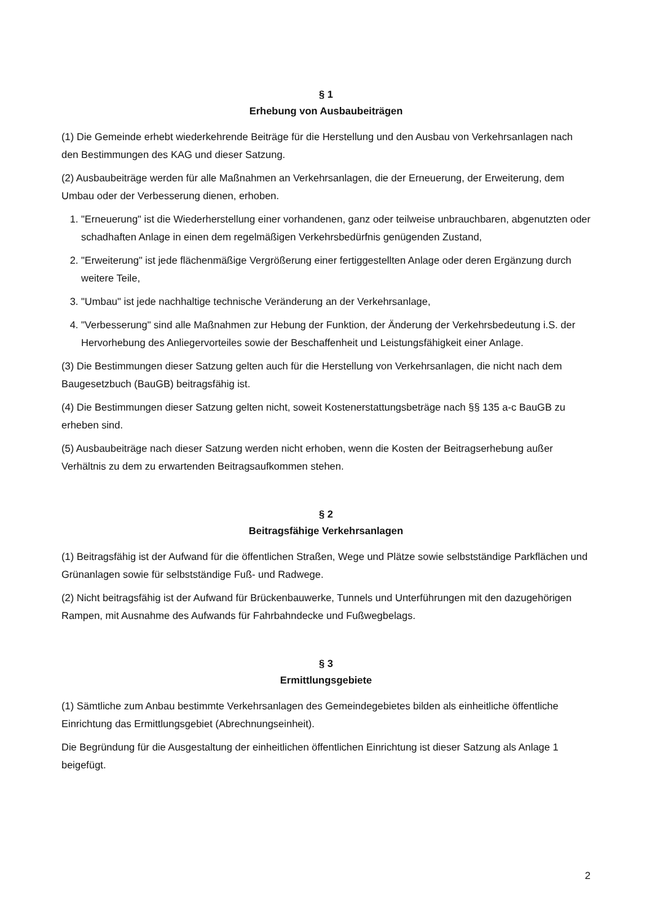§ 1
Erhebung von Ausbaubeiträgen
(1) Die Gemeinde erhebt wiederkehrende Beiträge für die Herstellung und den Ausbau von Verkehrsanlagen nach den Bestimmungen des KAG und dieser Satzung.
(2) Ausbaubeiträge werden für alle Maßnahmen an Verkehrsanlagen, die der Erneuerung, der Erweiterung, dem Umbau oder der Verbesserung dienen, erhoben.
1. "Erneuerung" ist die Wiederherstellung einer vorhandenen, ganz oder teilweise unbrauchbaren, abgenutzten oder schadhaften Anlage in einen dem regelmäßigen Verkehrsbedürfnis genügenden Zustand,
2. "Erweiterung" ist jede flächenmäßige Vergrößerung einer fertiggestellten Anlage oder deren Ergänzung durch weitere Teile,
3. "Umbau" ist jede nachhaltige technische Veränderung an der Verkehrsanlage,
4. "Verbesserung" sind alle Maßnahmen zur Hebung der Funktion, der Änderung der Verkehrsbedeutung i.S. der Hervorhebung des Anliegervorteiles sowie der Beschaffenheit und Leistungsfähigkeit einer Anlage.
(3) Die Bestimmungen dieser Satzung gelten auch für die Herstellung von Verkehrsanlagen, die nicht nach dem Baugesetzbuch (BauGB) beitragsfähig ist.
(4) Die Bestimmungen dieser Satzung gelten nicht, soweit Kostenerstattungsbeträge nach §§ 135 a-c BauGB zu erheben sind.
(5) Ausbaubeiträge nach dieser Satzung werden nicht erhoben, wenn die Kosten der Beitragserhebung außer Verhältnis zu dem zu erwartenden Beitragsaufkommen stehen.
§ 2
Beitragsfähige Verkehrsanlagen
(1) Beitragsfähig ist der Aufwand für die öffentlichen Straßen, Wege und Plätze sowie selbstständige Parkflächen und Grünanlagen sowie für selbstständige Fuß- und Radwege.
(2) Nicht beitragsfähig ist der Aufwand für Brückenbauwerke, Tunnels und Unterführungen mit den dazugehörigen Rampen, mit Ausnahme des Aufwands für Fahrbahndecke und Fußwegbelags.
§ 3
Ermittlungsgebiete
(1) Sämtliche zum Anbau bestimmte Verkehrsanlagen des Gemeindegebietes bilden als einheitliche öffentliche Einrichtung das Ermittlungsgebiet (Abrechnungseinheit).
Die Begründung für die Ausgestaltung der einheitlichen öffentlichen Einrichtung ist dieser Satzung als Anlage 1 beigefügt.
2